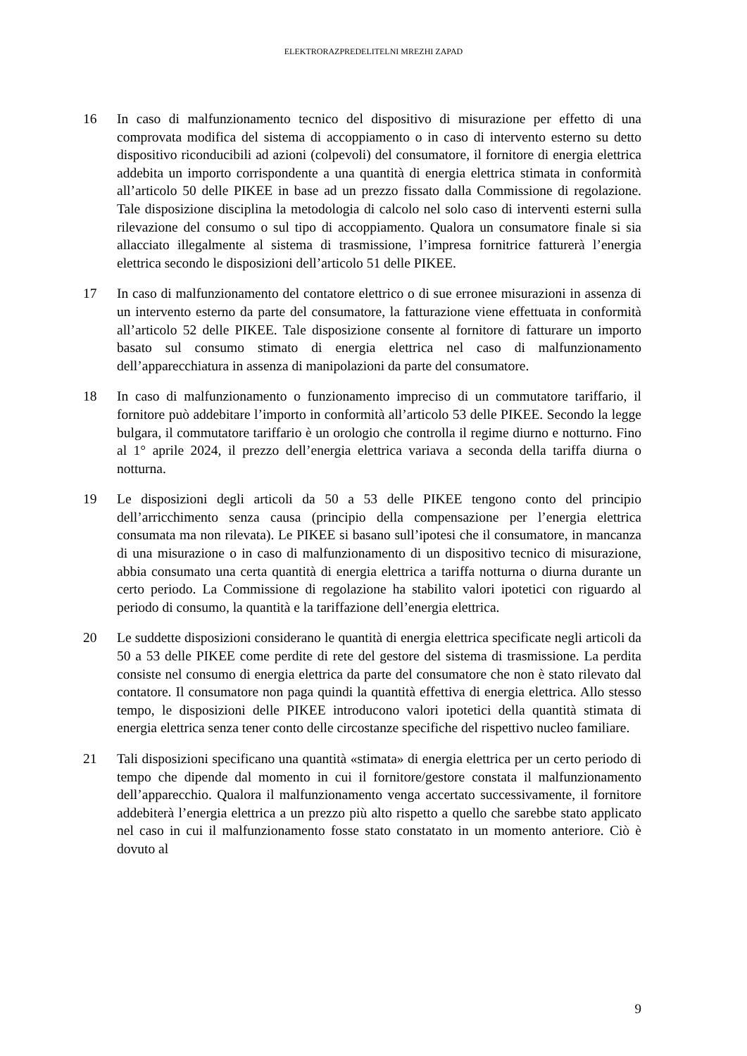ELEKTRORAZPREDELITELNI MREZHI ZAPAD
16 In caso di malfunzionamento tecnico del dispositivo di misurazione per effetto di una comprovata modifica del sistema di accoppiamento o in caso di intervento esterno su detto dispositivo riconducibili ad azioni (colpevoli) del consumatore, il fornitore di energia elettrica addebita un importo corrispondente a una quantità di energia elettrica stimata in conformità all’articolo 50 delle PIKEE in base ad un prezzo fissato dalla Commissione di regolazione. Tale disposizione disciplina la metodologia di calcolo nel solo caso di interventi esterni sulla rilevazione del consumo o sul tipo di accoppiamento. Qualora un consumatore finale si sia allacciato illegalmente al sistema di trasmissione, l’impresa fornitrice fatturerà l’energia elettrica secondo le disposizioni dell’articolo 51 delle PIKEE.
17 In caso di malfunzionamento del contatore elettrico o di sue erronee misurazioni in assenza di un intervento esterno da parte del consumatore, la fatturazione viene effettuata in conformità all’articolo 52 delle PIKEE. Tale disposizione consente al fornitore di fatturare un importo basato sul consumo stimato di energia elettrica nel caso di malfunzionamento dell’apparecchiatura in assenza di manipolazioni da parte del consumatore.
18 In caso di malfunzionamento o funzionamento impreciso di un commutatore tariffario, il fornitore può addebitare l’importo in conformità all’articolo 53 delle PIKEE. Secondo la legge bulgara, il commutatore tariffario è un orologio che controlla il regime diurno e notturno. Fino al 1° aprile 2024, il prezzo dell’energia elettrica variava a seconda della tariffa diurna o notturna.
19 Le disposizioni degli articoli da 50 a 53 delle PIKEE tengono conto del principio dell’arricchimento senza causa (principio della compensazione per l’energia elettrica consumata ma non rilevata). Le PIKEE si basano sull’ipotesi che il consumatore, in mancanza di una misurazione o in caso di malfunzionamento di un dispositivo tecnico di misurazione, abbia consumato una certa quantità di energia elettrica a tariffa notturna o diurna durante un certo periodo. La Commissione di regolazione ha stabilito valori ipotetici con riguardo al periodo di consumo, la quantità e la tariffazione dell’energia elettrica.
20 Le suddette disposizioni considerano le quantità di energia elettrica specificate negli articoli da 50 a 53 delle PIKEE come perdite di rete del gestore del sistema di trasmissione. La perdita consiste nel consumo di energia elettrica da parte del consumatore che non è stato rilevato dal contatore. Il consumatore non paga quindi la quantità effettiva di energia elettrica. Allo stesso tempo, le disposizioni delle PIKEE introducono valori ipotetici della quantità stimata di energia elettrica senza tener conto delle circostanze specifiche del rispettivo nucleo familiare.
21 Tali disposizioni specificano una quantità «stimata» di energia elettrica per un certo periodo di tempo che dipende dal momento in cui il fornitore/gestore constata il malfunzionamento dell’apparecchio. Qualora il malfunzionamento venga accertato successivamente, il fornitore addebiterà l’energia elettrica a un prezzo più alto rispetto a quello che sarebbe stato applicato nel caso in cui il malfunzionamento fosse stato constatato in un momento anteriore. Ciò è dovuto al
9